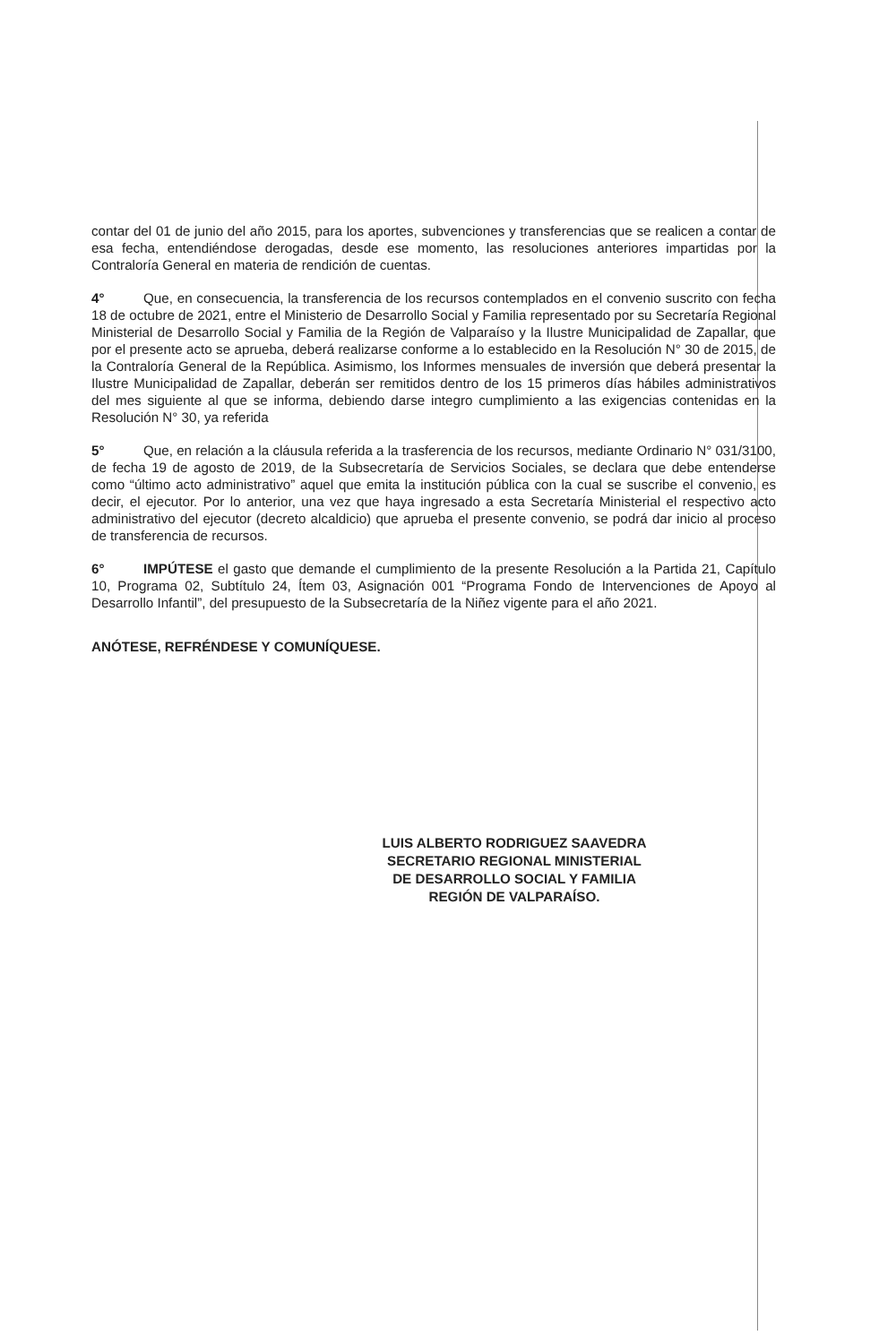contar del 01 de junio del año 2015, para los aportes, subvenciones y transferencias que se realicen a contar de esa fecha, entendiéndose derogadas, desde ese momento, las resoluciones anteriores impartidas por la Contraloría General en materia de rendición de cuentas.
4° Que, en consecuencia, la transferencia de los recursos contemplados en el convenio suscrito con fecha 18 de octubre de 2021, entre el Ministerio de Desarrollo Social y Familia representado por su Secretaría Regional Ministerial de Desarrollo Social y Familia de la Región de Valparaíso y la Ilustre Municipalidad de Zapallar, que por el presente acto se aprueba, deberá realizarse conforme a lo establecido en la Resolución N° 30 de 2015, de la Contraloría General de la República. Asimismo, los Informes mensuales de inversión que deberá presentar la Ilustre Municipalidad de Zapallar, deberán ser remitidos dentro de los 15 primeros días hábiles administrativos del mes siguiente al que se informa, debiendo darse integro cumplimiento a las exigencias contenidas en la Resolución N° 30, ya referida
5° Que, en relación a la cláusula referida a la trasferencia de los recursos, mediante Ordinario N° 031/3100, de fecha 19 de agosto de 2019, de la Subsecretaría de Servicios Sociales, se declara que debe entenderse como “último acto administrativo” aquel que emita la institución pública con la cual se suscribe el convenio, es decir, el ejecutor. Por lo anterior, una vez que haya ingresado a esta Secretaría Ministerial el respectivo acto administrativo del ejecutor (decreto alcaldicio) que aprueba el presente convenio, se podrá dar inicio al proceso de transferencia de recursos.
6° IMPÚTESE el gasto que demande el cumplimiento de la presente Resolución a la Partida 21, Capítulo 10, Programa 02, Subtítulo 24, Ítem 03, Asignación 001 “Programa Fondo de Intervenciones de Apoyo al Desarrollo Infantil”, del presupuesto de la Subsecretaría de la Niñez vigente para el año 2021.
ANÓTESE, REFRÉNDESE Y COMUNÍQUESE.
LUIS ALBERTO RODRIGUEZ SAAVEDRA
SECRETARIO REGIONAL MINISTERIAL
DE DESARROLLO SOCIAL Y FAMILIA
REGIÓN DE VALPARAÍSO.